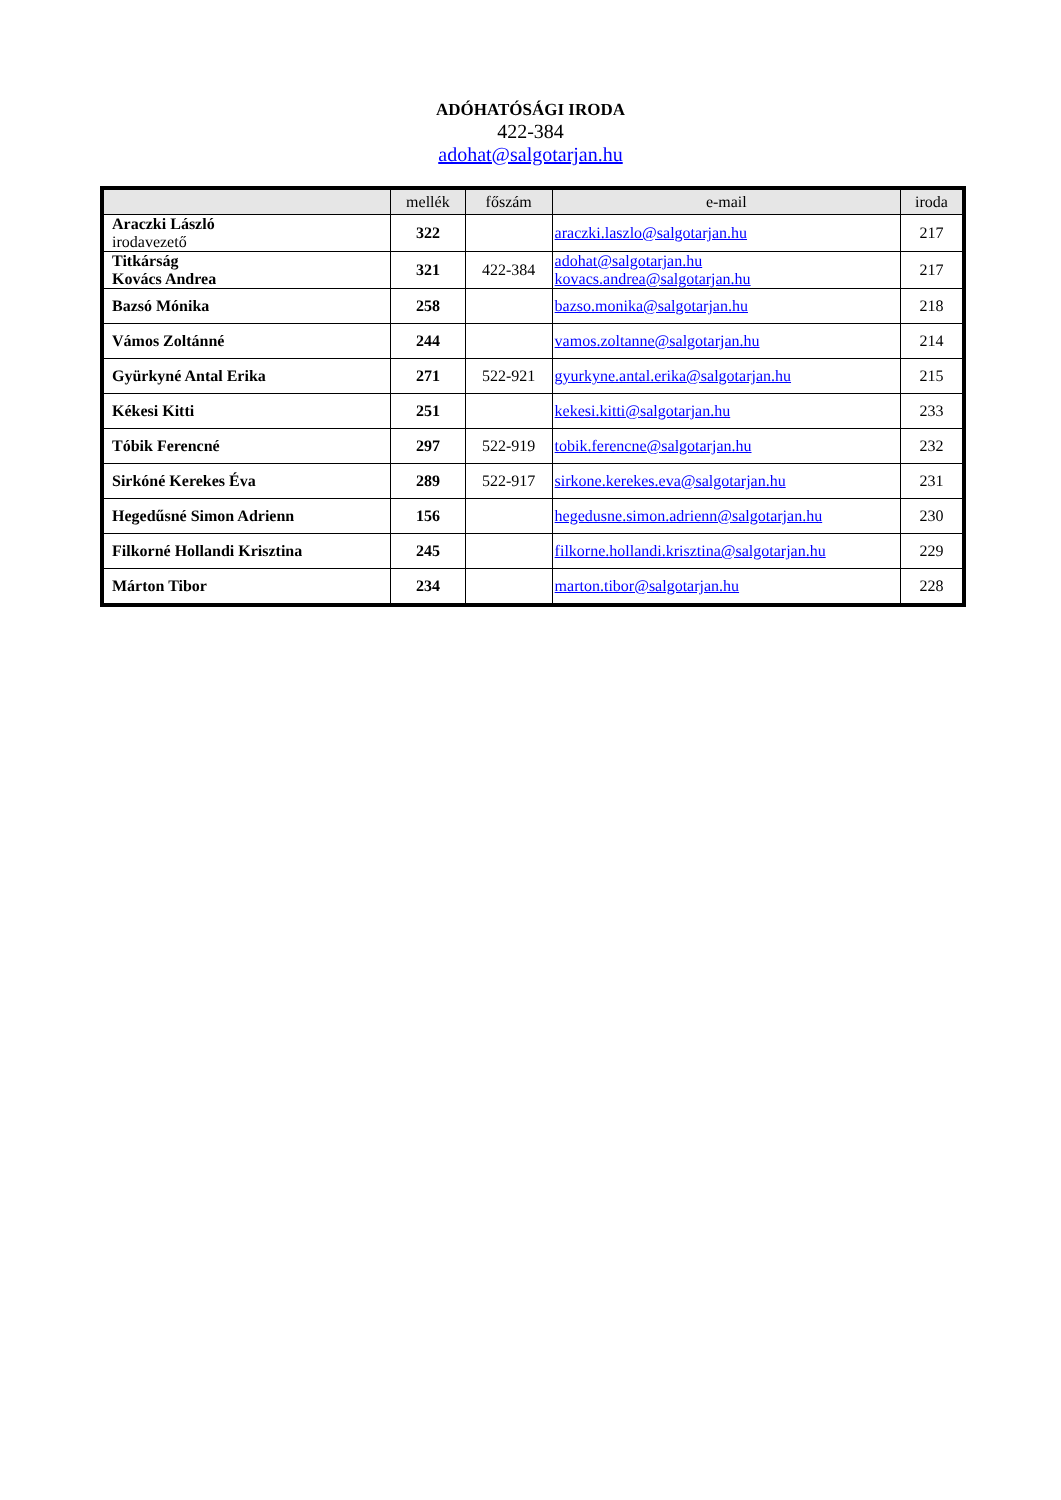ADÓHATÓSÁGI IRODA
422-384
adohat@salgotarjan.hu
| | mellék | főszám | e-mail | iroda |
| --- | --- | --- | --- | --- |
| Araczki László irodavezető | 322 | | araczki.laszlo@salgotarjan.hu | 217 |
| Titkárság Kovács Andrea | 321 | 422-384 | adohat@salgotarjan.hu kovacs.andrea@salgotarjan.hu | 217 |
| Bazsó Mónika | 258 | | bazso.monika@salgotarjan.hu | 218 |
| Vámos Zoltánné | 244 | | vamos.zoltanne@salgotarjan.hu | 214 |
| Gyürkyné Antal Erika | 271 | 522-921 | gyurkyne.antal.erika@salgotarjan.hu | 215 |
| Kékesi Kitti | 251 | | kekesi.kitti@salgotarjan.hu | 233 |
| Tóbik Ferencné | 297 | 522-919 | tobik.ferencne@salgotarjan.hu | 232 |
| Sirkóné Kerekes Éva | 289 | 522-917 | sirkone.kerekes.eva@salgotarjan.hu | 231 |
| Hegedűsné Simon Adrienn | 156 | | hegedusne.simon.adrienn@salgotarjan.hu | 230 |
| Filkorné Hollandi Krisztina | 245 | | filkorne.hollandi.krisztina@salgotarjan.hu | 229 |
| Márton Tibor | 234 | | marton.tibor@salgotarjan.hu | 228 |